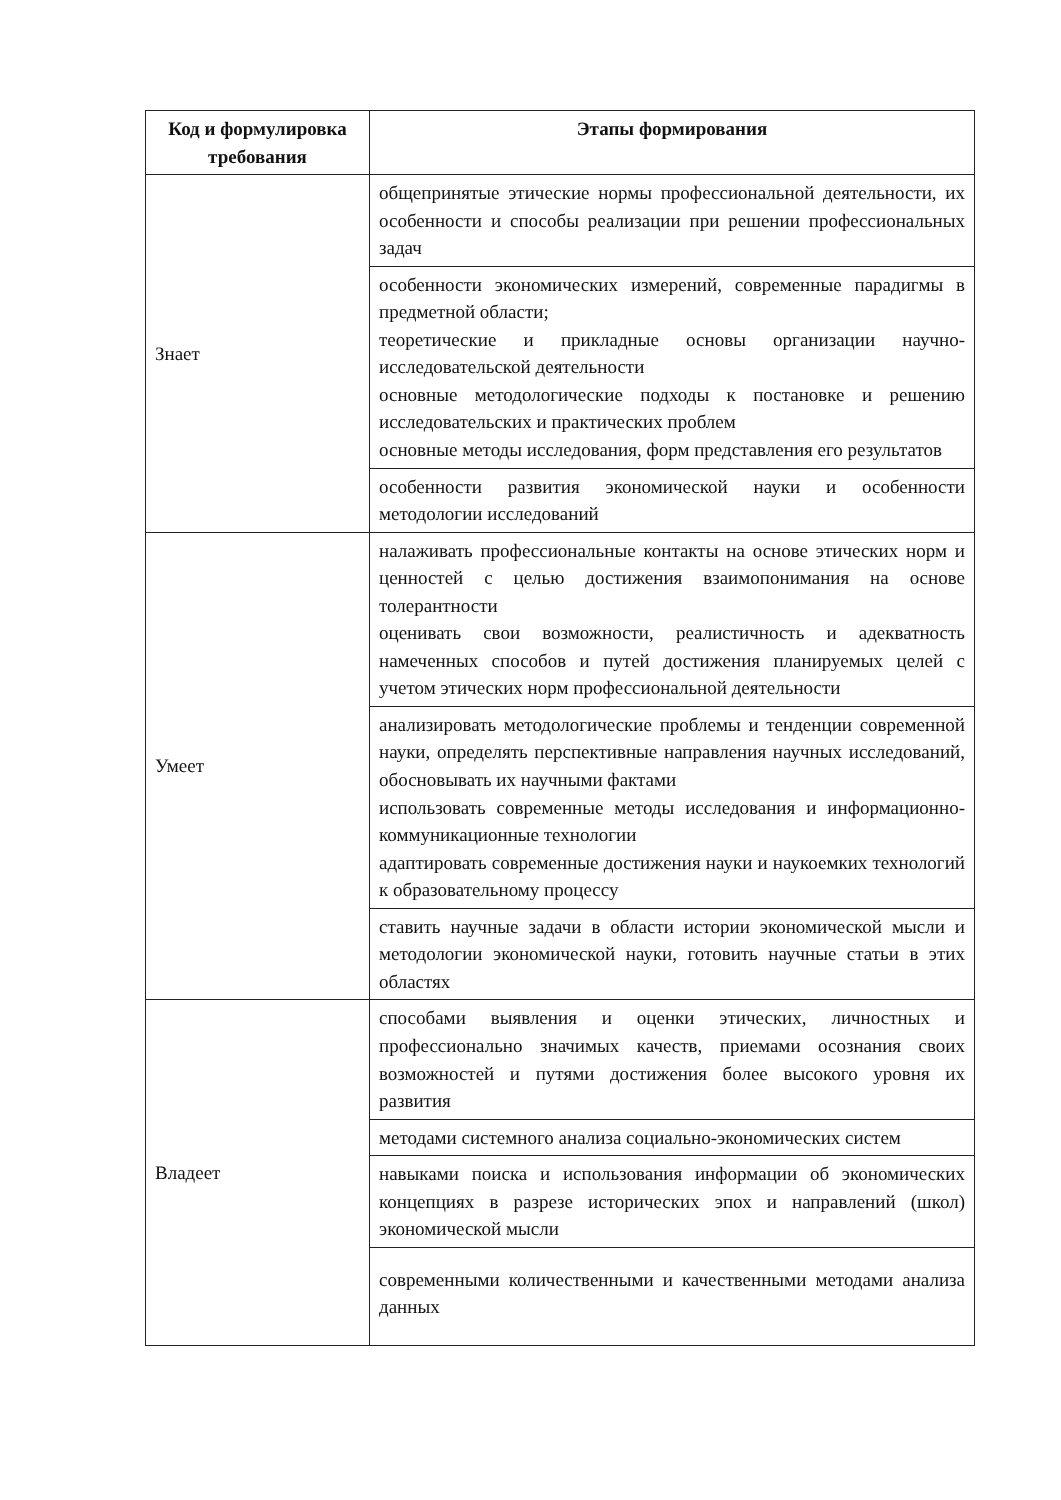| Код и формулировка требования | Этапы формирования |
| --- | --- |
| Знает | общепринятые этические нормы профессиональной деятельности, их особенности и способы реализации при решении профессиональных задач |
| | особенности экономических измерений, современные парадигмы в предметной области; теоретические и прикладные основы организации научно-исследовательской деятельности основные методологические подходы к постановке и решению исследовательских и практических проблем основные методы исследования, форм представления его результатов |
| | особенности развития экономической науки и особенности методологии исследований |
| Умеет | налаживать профессиональные контакты на основе этических норм и ценностей с целью достижения взаимопонимания на основе толерантности оценивать свои возможности, реалистичность и адекватность намеченных способов и путей достижения планируемых целей с учетом этических норм профессиональной деятельности |
| | анализировать методологические проблемы и тенденции современной науки, определять перспективные направления научных исследований, обосновывать их научными фактами использовать современные методы исследования и информационно-коммуникационные технологии адаптировать современные достижения науки и наукоемких технологий к образовательному процессу |
| | ставить научные задачи в области истории экономической мысли и методологии экономической науки, готовить научные статьи в этих областях |
| Владеет | способами выявления и оценки этических, личностных и профессионально значимых качеств, приемами осознания своих возможностей и путями достижения более высокого уровня их развития |
| | методами системного анализа социально-экономических систем |
| | навыками поиска и использования информации об экономических концепциях в разрезе исторических эпох и направлений (школ) экономической мысли |
| | современными количественными и качественными методами анализа данных |